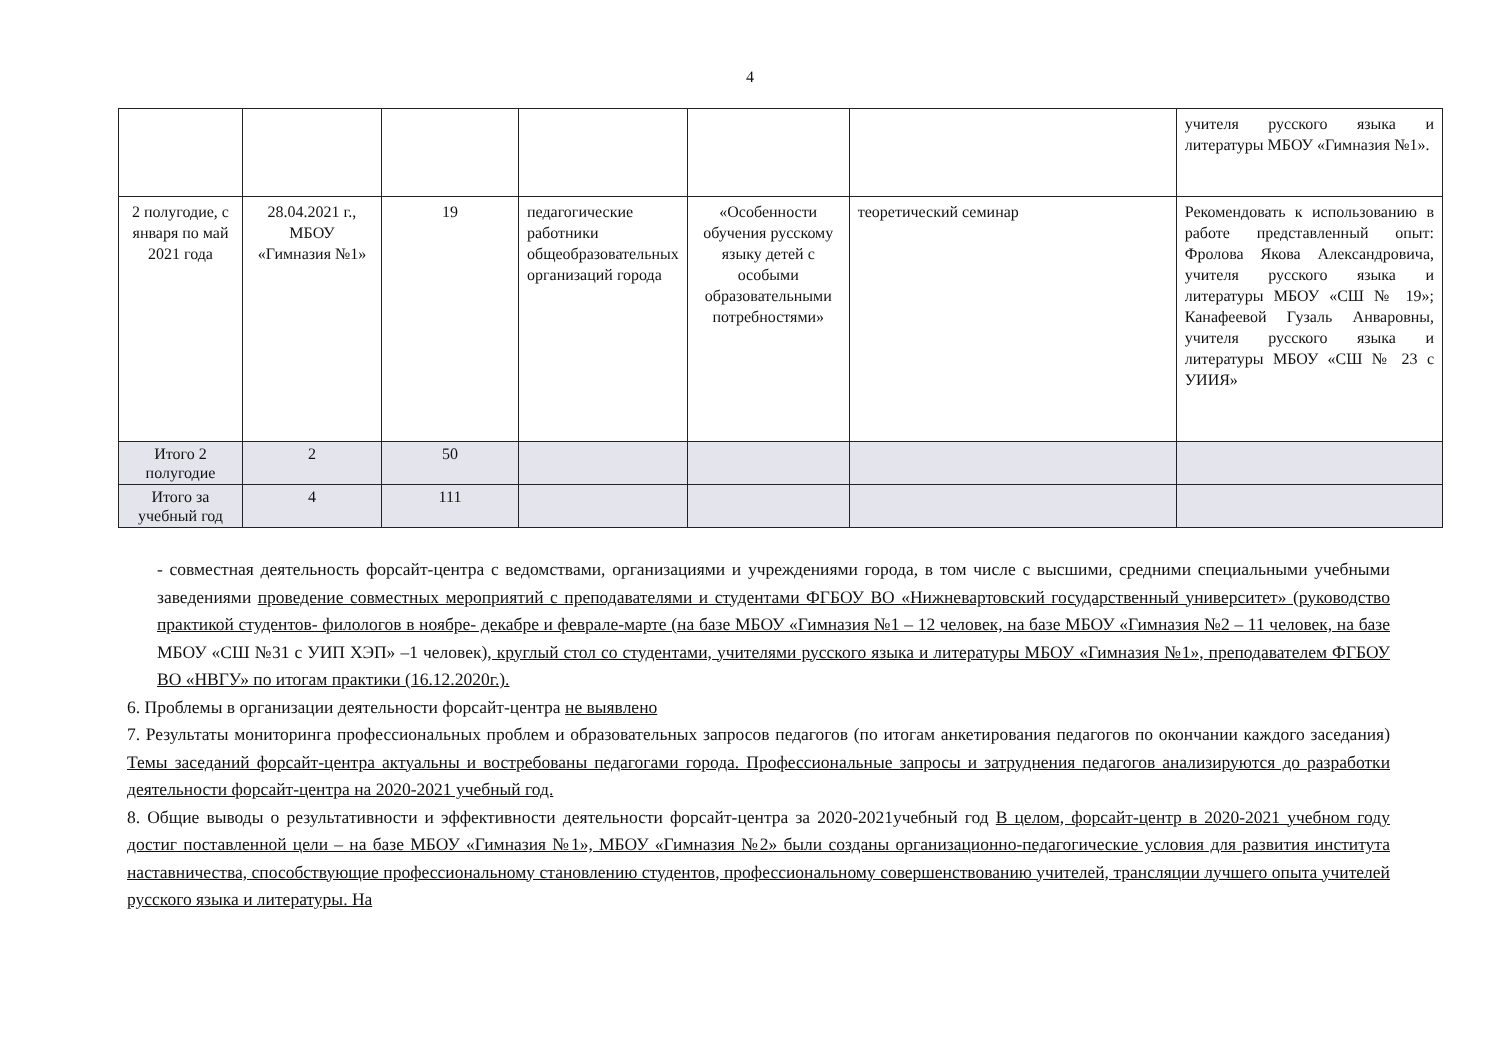4
| | | | | | | учителя русского языка и литературы МБОУ «Гимназия №1». |
| 2 полугодие, с января по май 2021 года | 28.04.2021 г., МБОУ «Гимназия №1» | 19 | педагогические работники общеобразовательных организаций города | «Особенности обучения русскому языку детей с особыми образовательными потребностями» | теоретический семинар | Рекомендовать к использованию в работе представленный опыт: Фролова Якова Александровича, учителя русского языка и литературы МБОУ «СШ № 19»; Канафеевой Гузаль Анваровны, учителя русского языка и литературы МБОУ «СШ № 23 с УИИЯ» |
| Итого 2 полугодие | 2 | 50 | | | | |
| Итого за учебный год | 4 | 111 | | | | |
- совместная деятельность форсайт-центра с ведомствами, организациями и учреждениями города, в том числе с высшими, средними специальными учебными заведениями проведение совместных мероприятий с преподавателями и студентами ФГБОУ ВО «Нижневартовский государственный университет» (руководство практикой студентов- филологов в ноябре- декабре и феврале-марте (на базе МБОУ «Гимназия №1 – 12 человек, на базе МБОУ «Гимназия №2 – 11 человек, на базе МБОУ «СШ №31 с УИП ХЭП» –1 человек), круглый стол со студентами, учителями русского языка и литературы МБОУ «Гимназия №1», преподавателем ФГБОУ ВО «НВГУ» по итогам практики (16.12.2020г.).
6. Проблемы в организации деятельности форсайт-центра не выявлено
7. Результаты мониторинга профессиональных проблем и образовательных запросов педагогов (по итогам анкетирования педагогов по окончании каждого заседания) Темы заседаний форсайт-центра актуальны и востребованы педагогами города. Профессиональные запросы и затруднения педагогов анализируются до разработки деятельности форсайт-центра на 2020-2021 учебный год.
8. Общие выводы о результативности и эффективности деятельности форсайт-центра за 2020-2021учебный год В целом, форсайт-центр в 2020-2021 учебном году достиг поставленной цели – на базе МБОУ «Гимназия №1», МБОУ «Гимназия №2» были созданы организационно-педагогические условия для развития института наставничества, способствующие профессиональному становлению студентов, профессиональному совершенствованию учителей, трансляции лучшего опыта учителей русского языка и литературы. На